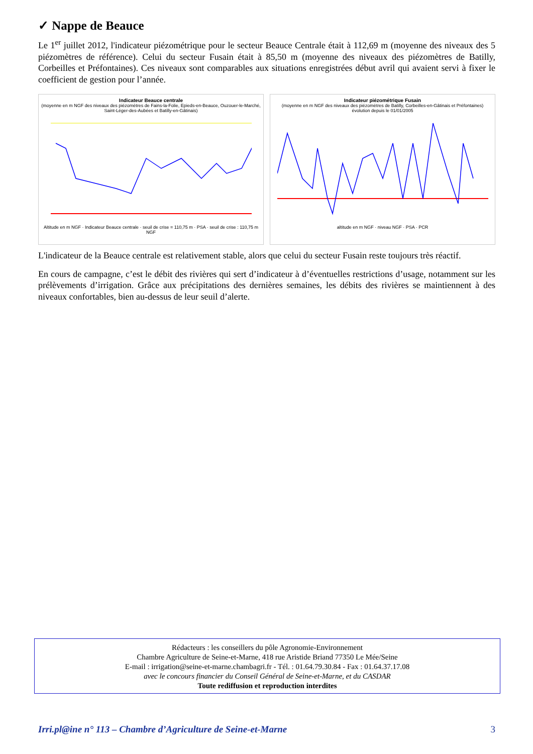✓ Nappe de Beauce
Le 1<sup>er</sup> juillet 2012, l'indicateur piézométrique pour le secteur Beauce Centrale était à 112,69 m (moyenne des niveaux des 5 piézomètres de référence). Celui du secteur Fusain était à 85,50 m (moyenne des niveaux des piézomètres de Batilly, Corbeilles et Préfontaines). Ces niveaux sont comparables aux situations enregistrées début avril qui avaient servi à fixer le coefficient de gestion pour l’année.
Indicateur Beauce centrale
(moyenne en m NGF des niveaux des piézomètres de Fains-la-Folie, Epieds-en-Beauce, Ouzouer-le-Marché, Saint-Léger-des-Aubées et Batilly-en-Gâtinais)
Altitude en m NGF · Indicateur Beauce centrale · seuil de crise = 110,75 m · PSA · seuil de crise : 110,75 m NGF
Indicateur piézométrique Fusain
(moyenne en m NGF des niveaux des piézomètres de Batilly, Corbeilles-en-Gâtinais et Préfontaines)
évolution depuis le 01/01/2005
altitude en m NGF · niveau NGF · PSA · PCR
L'indicateur de la Beauce centrale est relativement stable, alors que celui du secteur Fusain reste toujours très réactif.
En cours de campagne, c’est le débit des rivières qui sert d’indicateur à d’éventuelles restrictions d’usage, notamment sur les prélèvements d’irrigation. Grâce aux précipitations des dernières semaines, les débits des rivières se maintiennent à des niveaux confortables, bien au-dessus de leur seuil d’alerte.
Rédacteurs : les conseillers du pôle Agronomie-Environnement
Chambre Agriculture de Seine-et-Marne, 418 rue Aristide Briand 77350 Le Mée/Seine
E-mail : irrigation@seine-et-marne.chambagri.fr - Tél. : 01.64.79.30.84 - Fax : 01.64.37.17.08
avec le concours financier du Conseil Général de Seine-et-Marne, et du CASDAR
Toute rediffusion et reproduction interdites
Irri.pl@ine n° 113 – Chambre d’Agriculture de Seine-et-Marne 3